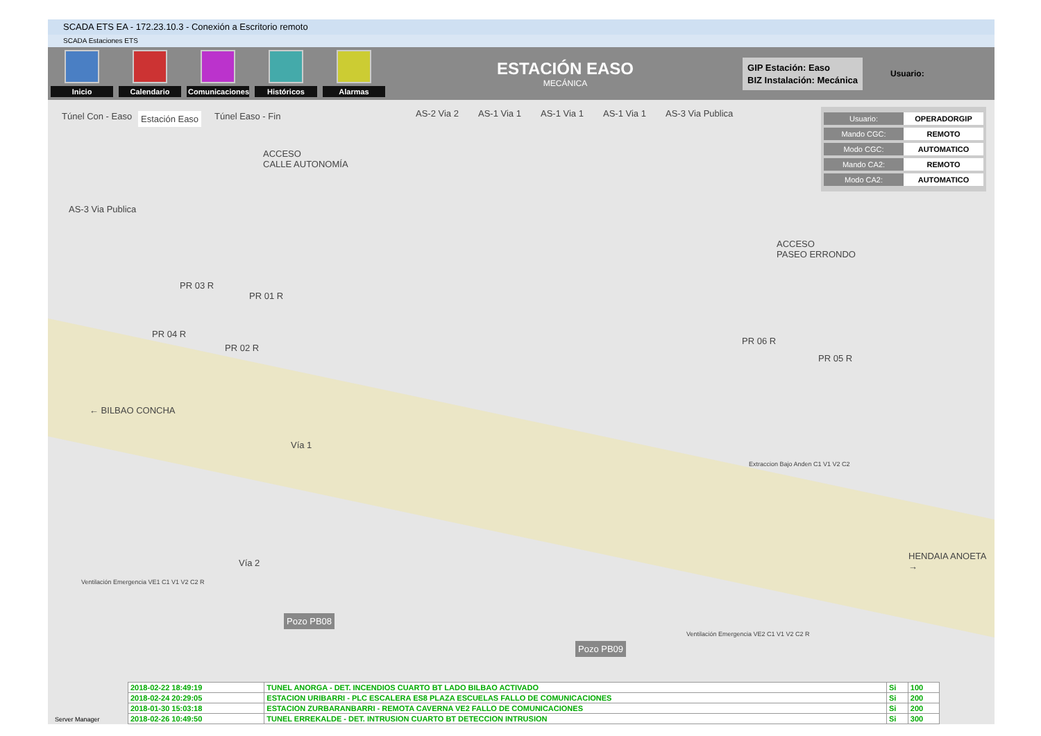SCADA ETS EA - 172.23.10.3 - Conexión a Escritorio remoto
SCADA Estaciones ETS
Inicio Calendario
Comunicaciones
Históricos Alarmas
ESTACIÓN EASO
MECÁNICA
GIP Estación: Easo
BIZ Instalación: Mecánica
Usuario:
Túnel Con - Easo Estación Easo Túnel Easo - Fin AS-2 Via 2 AS-1 Via 1 AS-1 Via 1 AS-1 Via 1 AS-3 Via Publica
ACCESO
CALLE AUTONOMÍA
AS-3 Via Publica
ACCESO
PASEO ERRONDO
PR 03 R
PR 01 R
PR 04 R
PR 02 R
PR 06 R
PR 05 R
← BILBAO CONCHA
Vía 1
Vía 2
HENDAIA ANOETA →
Extraccion Bajo Anden C1 V1 V2 C2
Ventilación Emergencia VE1 C1 V1 V2 C2 R
Ventilación Emergencia VE2 C1 V1 V2 C2 R
Pozo PB08
Pozo PB09
Usuario: OPERADORGIP
Mando CGC: REMOTO
Modo CGC: AUTOMATICO
Mando CA2: REMOTO
Modo CA2: AUTOMATICO
Server Manager
| 2018-02-22 18:49:19 | TUNEL ANORGA - DET. INCENDIOS CUARTO BT LADO BILBAO ACTIVADO | Si | 100 |
| 2018-02-24 20:29:05 | ESTACION URIBARRI - PLC ESCALERA ES8 PLAZA ESCUELAS FALLO DE COMUNICACIONES | Si | 200 |
| 2018-01-30 15:03:18 | ESTACION ZURBARANBARRI - REMOTA CAVERNA VE2 FALLO DE COMUNICACIONES | Si | 200 |
| 2018-02-26 10:49:50 | TUNEL ERREKALDE - DET. INTRUSION CUARTO BT DETECCION INTRUSION | Si | 300 |